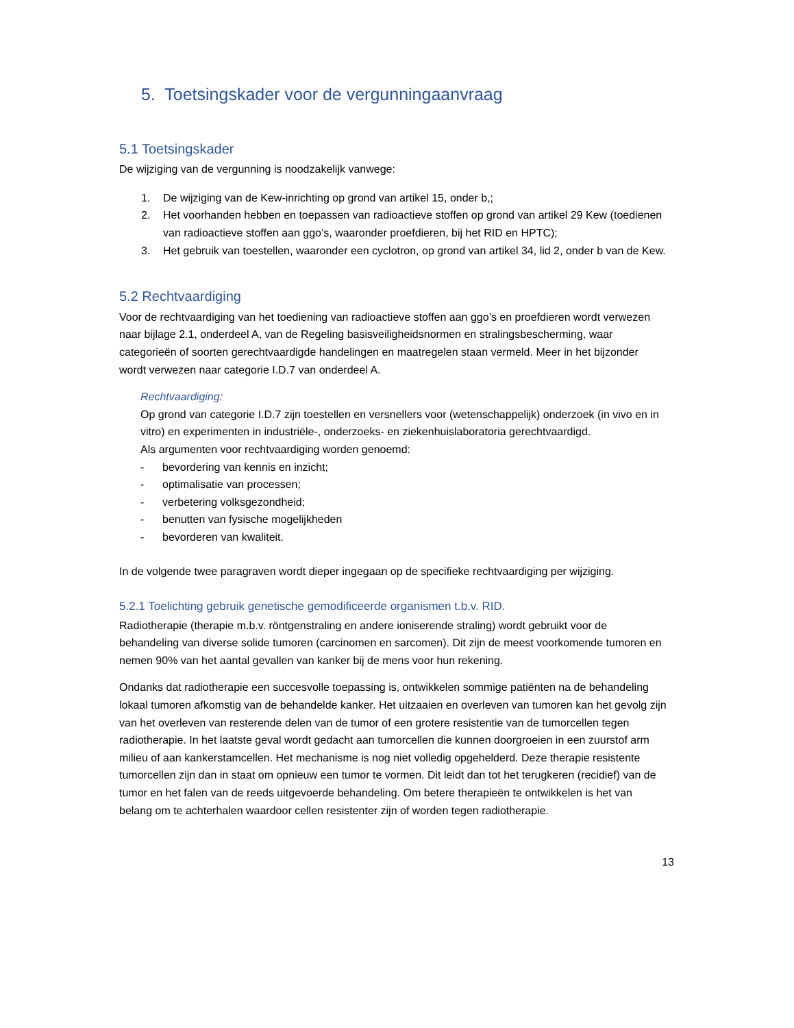5. Toetsingskader voor de vergunningaanvraag
5.1 Toetsingskader
De wijziging van de vergunning is noodzakelijk vanwege:
1. De wijziging van de Kew-inrichting op grond van artikel 15, onder b,;
2. Het voorhanden hebben en toepassen van radioactieve stoffen op grond van artikel 29 Kew (toedienen van radioactieve stoffen aan ggo’s, waaronder proefdieren, bij het RID en HPTC);
3. Het gebruik van toestellen, waaronder een cyclotron, op grond van artikel 34, lid 2, onder b van de Kew.
5.2 Rechtvaardiging
Voor de rechtvaardiging van het toediening van radioactieve stoffen aan ggo’s en proefdieren wordt verwezen naar bijlage 2.1, onderdeel A, van de Regeling basisveiligheidsnormen en stralingsbescherming, waar categorieën of soorten gerechtvaardigde handelingen en maatregelen staan vermeld. Meer in het bijzonder wordt verwezen naar categorie I.D.7 van onderdeel A.
Rechtvaardiging:
Op grond van categorie I.D.7 zijn toestellen en versnellers voor (wetenschappelijk) onderzoek (in vivo en in vitro) en experimenten in industriële-, onderzoeks- en ziekenhuislaboratoria gerechtvaardigd.
Als argumenten voor rechtvaardiging worden genoemd:
- bevordering van kennis en inzicht;
- optimalisatie van processen;
- verbetering volksgezondheid;
- benutten van fysische mogelijkheden
- bevorderen van kwaliteit.
In de volgende twee paragraven wordt dieper ingegaan op de specifieke rechtvaardiging per wijziging.
5.2.1 Toelichting gebruik genetische gemodificeerde organismen t.b.v. RID.
Radiotherapie (therapie m.b.v. röntgenstraling en andere ioniserende straling) wordt gebruikt voor de behandeling van diverse solide tumoren (carcinomen en sarcomen). Dit zijn de meest voorkomende tumoren en nemen 90% van het aantal gevallen van kanker bij de mens voor hun rekening.
Ondanks dat radiotherapie een succesvolle toepassing is, ontwikkelen sommige patiënten na de behandeling lokaal tumoren afkomstig van de behandelde kanker. Het uitzaaien en overleven van tumoren kan het gevolg zijn van het overleven van resterende delen van de tumor of een grotere resistentie van de tumorcellen tegen radiotherapie. In het laatste geval wordt gedacht aan tumorcellen die kunnen doorgroeien in een zuurstof arm milieu of aan kankerstamcellen. Het mechanisme is nog niet volledig opgehelderd. Deze therapie resistente tumorcellen zijn dan in staat om opnieuw een tumor te vormen. Dit leidt dan tot het terugkeren (recidief) van de tumor en het falen van de reeds uitgevoerde behandeling. Om betere therapieën te ontwikkelen is het van belang om te achterhalen waardoor cellen resistenter zijn of worden tegen radiotherapie.
13